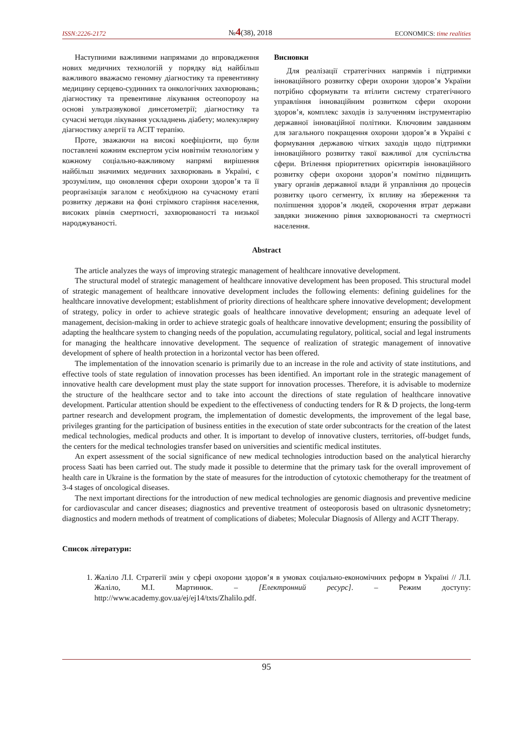ISSN:2226-2172 №4(38), 2018 ECONOMICS: time realities
Наступними важливими напрямами до впровадження нових медичних технологій у порядку від найбільш важливого вважаємо геномну діагностику та превентивну медицину серцево-судинних та онкологічних захворювань; діагностику та превентивне лікування остеопорозу на основі ультразвукової динсетометрії; діагностику та сучасні методи лікування ускладнень діабету; молекулярну діагностику алергії та АСІТ терапію.
Проте, зважаючи на високі коефіцієнти, що були поставлені кожним експертом усім новітнім технологіям у кожному соціально-важливому напрямі вирішення найбільш значимих медичних захворювань в Україні, є зрозумілим, що оновлення сфери охорони здоров’я та її реорганізація загалом є необхідною на сучасному етапі розвитку держави на фоні стрімкого старіння населення, високих рівнів смертності, захворюваності та низької народжуваності.
Висновки
Для реалізації стратегічних напрямів і підтримки інноваційного розвитку сфери охорони здоров’я України потрібно сформувати та втілити систему стратегічного управління інноваційним розвитком сфери охорони здоров’я, комплекс заходів із залученням інструментарію державної інноваційної політики. Ключовим завданням для загального покращення охорони здоров’я в Україні є формування державою чітких заходів щодо підтримки інноваційного розвитку такої важливої для суспільства сфери. Втілення пріоритетних орієнтирів інноваційного розвитку сфери охорони здоров’я помітно підвищить увагу органів державної влади й управління до процесів розвитку цього сегменту, їх впливу на збереження та поліпшення здоров’я людей, скорочення втрат держави завдяки зниженню рівня захворюваності та смертності населення.
Abstract
The article analyzes the ways of improving strategic management of healthcare innovative development.
The structural model of strategic management of healthcare innovative development has been proposed. This structural model of strategic management of healthcare innovative development includes the following elements: defining guidelines for the healthcare innovative development; establishment of priority directions of healthcare sphere innovative development; development of strategy, policy in order to achieve strategic goals of healthcare innovative development; ensuring an adequate level of management, decision-making in order to achieve strategic goals of healthcare innovative development; ensuring the possibility of adapting the healthcare system to changing needs of the population, accumulating regulatory, political, social and legal instruments for managing the healthcare innovative development. The sequence of realization of strategic management of innovative development of sphere of health protection in a horizontal vector has been offered.
The implementation of the innovation scenario is primarily due to an increase in the role and activity of state institutions, and effective tools of state regulation of innovation processes has been identified. An important role in the strategic management of innovative health care development must play the state support for innovation processes. Therefore, it is advisable to modernize the structure of the healthcare sector and to take into account the directions of state regulation of healthcare innovative development. Particular attention should be expedient to the effectiveness of conducting tenders for R & D projects, the long-term partner research and development program, the implementation of domestic developments, the improvement of the legal base, privileges granting for the participation of business entities in the execution of state order subcontracts for the creation of the latest medical technologies, medical products and other. It is important to develop of innovative clusters, territories, off-budget funds, the centers for the medical technologies transfer based on universities and scientific medical institutes.
An expert assessment of the social significance of new medical technologies introduction based on the analytical hierarchy process Saati has been carried out. The study made it possible to determine that the primary task for the overall improvement of health care in Ukraine is the formation by the state of measures for the introduction of cytotoxic chemotherapy for the treatment of 3-4 stages of oncological diseases.
The next important directions for the introduction of new medical technologies are genomic diagnosis and preventive medicine for cardiovascular and cancer diseases; diagnostics and preventive treatment of osteoporosis based on ultrasonic dysnetometry; diagnostics and modern methods of treatment of complications of diabetes; Molecular Diagnosis of Allergy and ACIT Therapy.
Список літератури:
1. Жаліло Л.І. Стратегії змін у сфері охорони здоров’я в умовах соціально-економічних реформ в Україні // Л.І. Жаліло, М.І. Мартинюк. – [Електронний ресурс]. – Режим доступу: http://www.academy.gov.ua/ej/ej14/txts/Zhalilo.pdf.
95